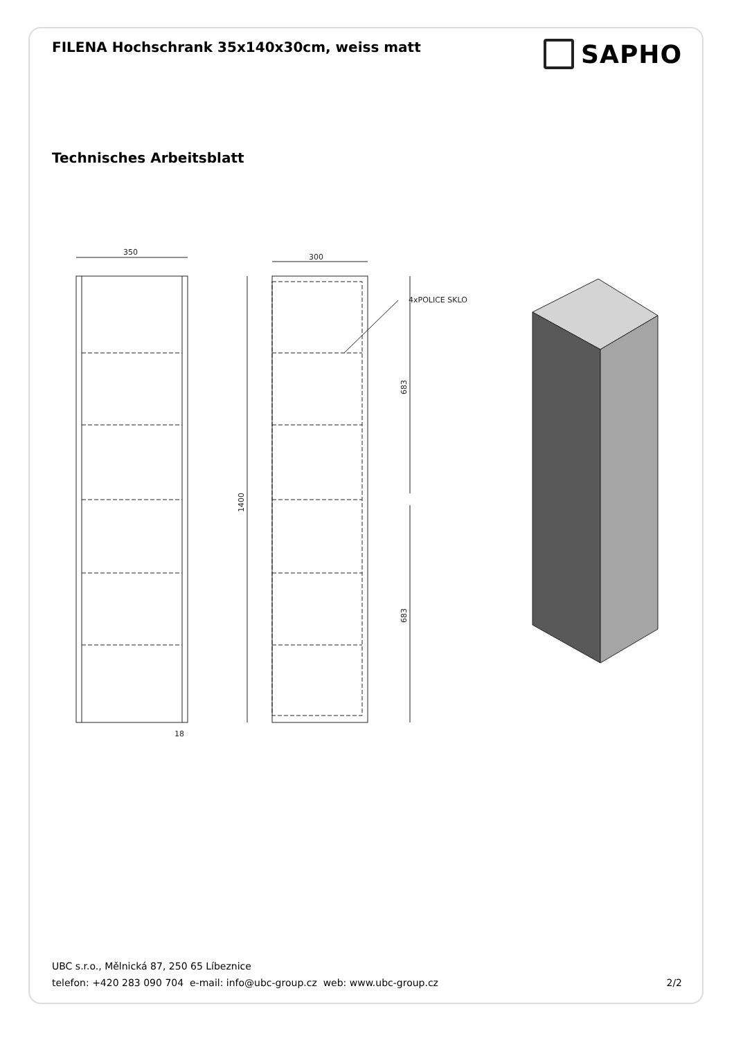FILENA Hochschrank 35x140x30cm, weiss matt
SAPHO
Technisches Arbeitsblatt
350
300
4xPOLICE SKLO
18
1400
683
683
UBC s.r.o., Mělnická 87, 250 65 Líbeznice
telefon: +420 283 090 704 e-mail: info@ubc-group.cz web: www.ubc-group.cz 2/2